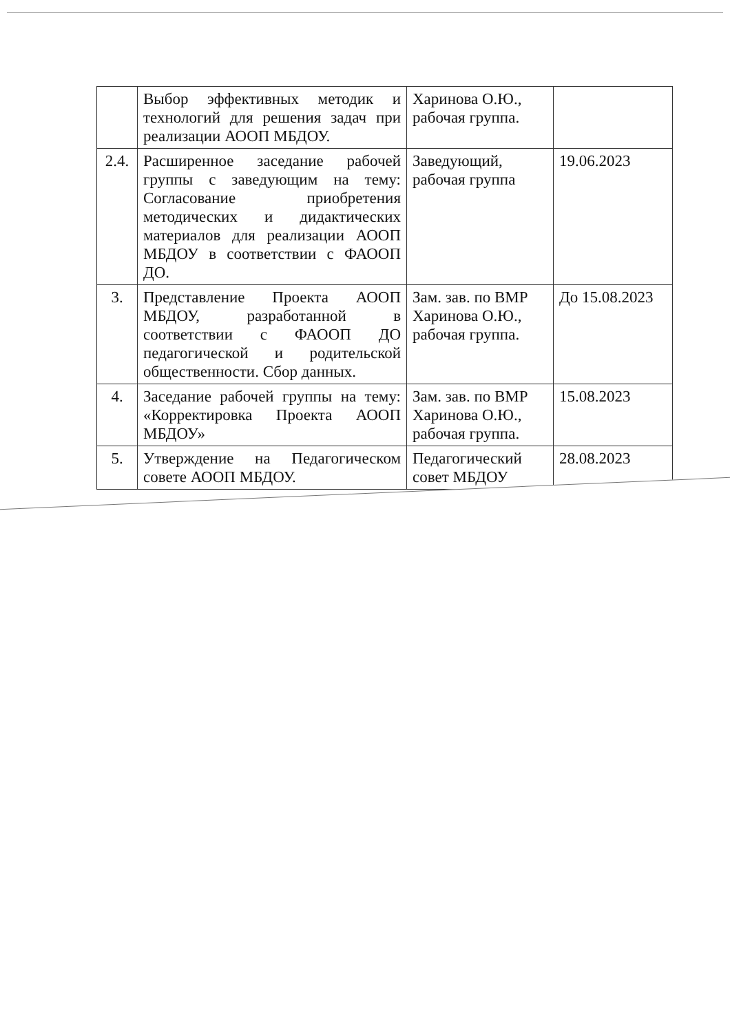| | Выбор эффективных методик и технологий для решения задач при реализации АООП МБДОУ. | Харинова О.Ю., рабочая группа. | |
| 2.4. | Расширенное заседание рабочей группы с заведующим на тему: Согласование приобретения методических и дидактических материалов для реализации АООП МБДОУ в соответствии с ФАООП ДО. | Заведующий, рабочая группа | 19.06.2023 |
| 3. | Представление Проекта АООП МБДОУ, разработанной в соответствии с ФАООП ДО педагогической и родительской общественности. Сбор данных. | Зам. зав. по ВМР Харинова О.Ю., рабочая группа. | До 15.08.2023 |
| 4. | Заседание рабочей группы на тему: «Корректировка Проекта АООП МБДОУ» | Зам. зав. по ВМР Харинова О.Ю., рабочая группа. | 15.08.2023 |
| 5. | Утверждение на Педагогическом совете АООП МБДОУ. | Педагогический совет МБДОУ | 28.08.2023 |